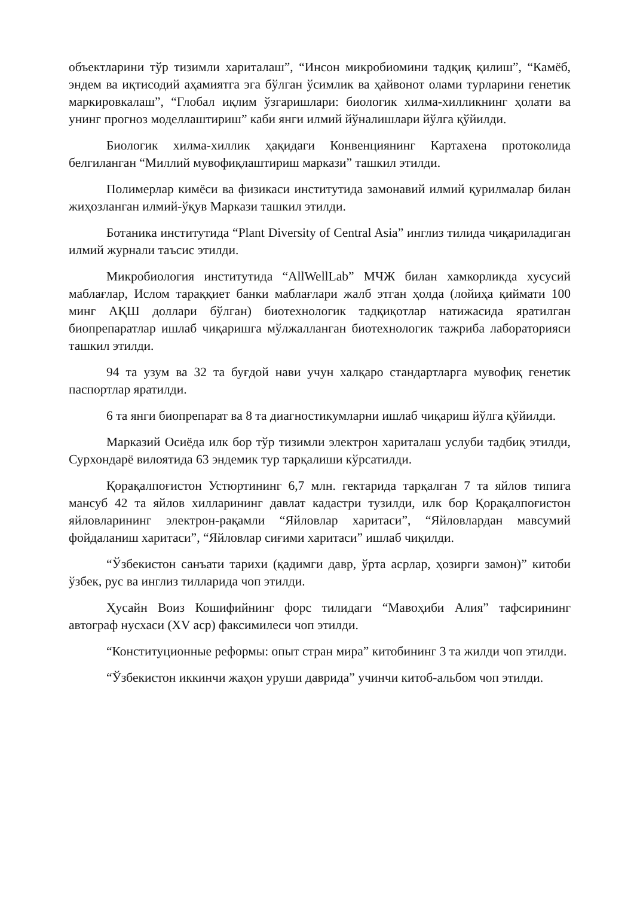объектларини тўр тизимли хариталаш”, “Инсон микробиомини тадқиқ қилиш”, “Камёб, эндем ва иқтисодий аҳамиятга эга бўлган ўсимлик ва ҳайвонот олами турларини генетик маркировкалаш”, “Глобал иқлим ўзгаришлари: биологик хилма-хилликнинг ҳолати ва унинг прогноз моделлаштириш” каби янги илмий йўналишлари йўлга қўйилди.
Биологик хилма-хиллик ҳақидаги Конвенциянинг Картахена протоколида белгиланган “Миллий мувофиқлаштириш маркази” ташкил этилди.
Полимерлар кимёси ва физикаси институтида замонавий илмий қурилмалар билан жиҳозланган илмий-ўқув Маркази ташкил этилди.
Ботаника институтида “Plant Diversity of Central Asia” инглиз тилида чиқариладиган илмий журнали таъсис этилди.
Микробиология институтида “AllWellLab” МЧЖ билан хамкорликда хусусий маблағлар, Ислом тараққиет банки маблағлари жалб этган ҳолда (лойиҳа қиймати 100 минг АҚШ доллари бўлган) биотехнологик тадқиқотлар натижасида яратилган биопрепаратлар ишлаб чиқаришга мўлжалланган биотехнологик тажриба лабораторияси ташкил этилди.
94 та узум ва 32 та буғдой нави учун халқаро стандартларга мувофиқ генетик паспортлар яратилди.
6 та янги биопрепарат ва 8 та диагностикумларни ишлаб чиқариш йўлга қўйилди.
Марказий Осиёда илк бор тўр тизимли электрон хариталаш услуби тадбиқ этилди, Сурхондарё вилоятида 63 эндемик тур тарқалиши кўрсатилди.
Қорақалпоғистон Устюртининг 6,7 млн. гектарида тарқалган 7 та яйлов типига мансуб 42 та яйлов хилларининг давлат кадастри тузилди, илк бор Қорақалпоғистон яйловларининг электрон-рақамли “Яйловлар харитаси”, “Яйловлардан мавсумий фойдаланиш харитаси”, “Яйловлар сиғими харитаси” ишлаб чиқилди.
“Ўзбекистон санъати тарихи (қадимги давр, ўрта асрлар, ҳозирги замон)” китоби ўзбек, рус ва инглиз тилларида чоп этилди.
Ҳусайн Воиз Кошифийнинг форс тилидаги “Мавоҳиби Алия” тафсирининг автограф нусхаси (XV аср) факсимилеси чоп этилди.
“Конституционные реформы: опыт стран мира” китобининг 3 та жилди чоп этилди.
“Ўзбекистон иккинчи жаҳон уруши даврида” учинчи китоб-альбом чоп этилди.